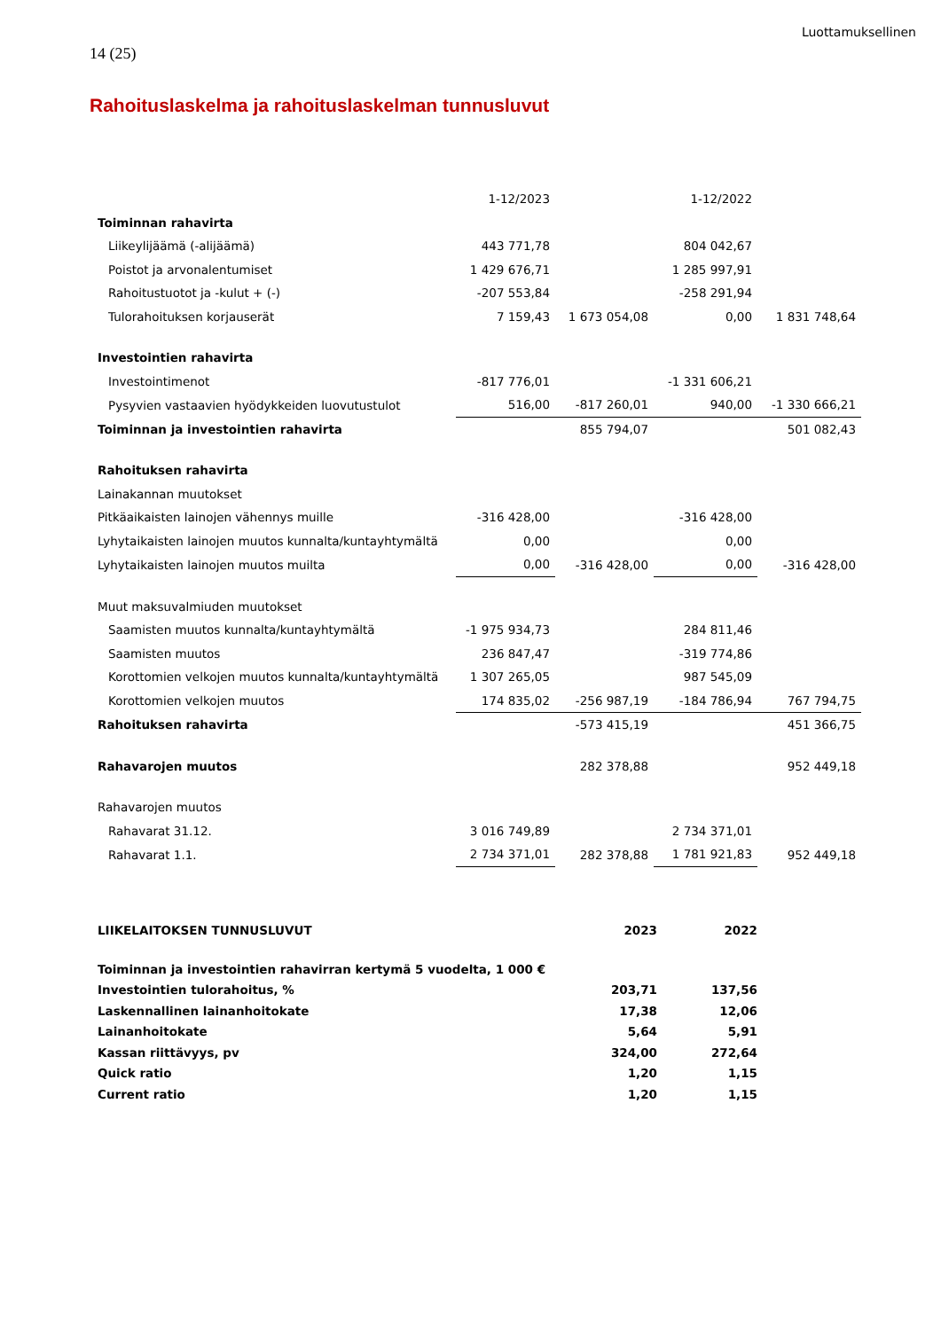Luottamuksellinen
14 (25)
Rahoituslaskelma ja rahoituslaskelman tunnusluvut
| | 1-12/2023 | | 1-12/2022 | |
| Toiminnan rahavirta | | | | |
| Liikeylijäämä (-alijäämä) | 443 771,78 | | 804 042,67 | |
| Poistot ja arvonalentumiset | 1 429 676,71 | | 1 285 997,91 | |
| Rahoitustuotot ja -kulut + (-) | -207 553,84 | | -258 291,94 | |
| Tulorahoituksen korjauserät | 7 159,43 | 1 673 054,08 | 0,00 | 1 831 748,64 |
| Investointien rahavirta | | | | |
| Investointimenot | -817 776,01 | | -1 331 606,21 | |
| Pysyvien vastaavien hyödykkeiden luovutustulot | 516,00 | -817 260,01 | 940,00 | -1 330 666,21 |
| Toiminnan ja investointien rahavirta | | 855 794,07 | | 501 082,43 |
| Rahoituksen rahavirta | | | | |
| Lainakannan muutokset | | | | |
| Pitkäaikaisten lainojen vähennys muille | -316 428,00 | | -316 428,00 | |
| Lyhytaikaisten lainojen muutos kunnalta/kuntayhtymältä | 0,00 | | 0,00 | |
| Lyhytaikaisten lainojen muutos muilta | 0,00 | -316 428,00 | 0,00 | -316 428,00 |
| Muut maksuvalmiuden muutokset | | | | |
| Saamisten muutos kunnalta/kuntayhtymältä | -1 975 934,73 | | 284 811,46 | |
| Saamisten muutos | 236 847,47 | | -319 774,86 | |
| Korottomien velkojen muutos kunnalta/kuntayhtymältä | 1 307 265,05 | | 987 545,09 | |
| Korottomien velkojen muutos | 174 835,02 | -256 987,19 | -184 786,94 | 767 794,75 |
| Rahoituksen rahavirta | | -573 415,19 | | 451 366,75 |
| Rahavarojen muutos | | 282 378,88 | | 952 449,18 |
| Rahavarojen muutos | | | | |
| Rahavarat 31.12. | 3 016 749,89 | | 2 734 371,01 | |
| Rahavarat 1.1. | 2 734 371,01 | 282 378,88 | 1 781 921,83 | 952 449,18 |
| LIIKELAITOKSEN TUNNUSLUVUT | 2023 | 2022 |
| Toiminnan ja investointien rahavirran kertymä 5 vuodelta, 1 000 € | | |
| Investointien tulorahoitus, % | 203,71 | 137,56 |
| Laskennallinen lainanhoitokate | 17,38 | 12,06 |
| Lainanhoitokate | 5,64 | 5,91 |
| Kassan riittävyys, pv | 324,00 | 272,64 |
| Quick ratio | 1,20 | 1,15 |
| Current ratio | 1,20 | 1,15 |